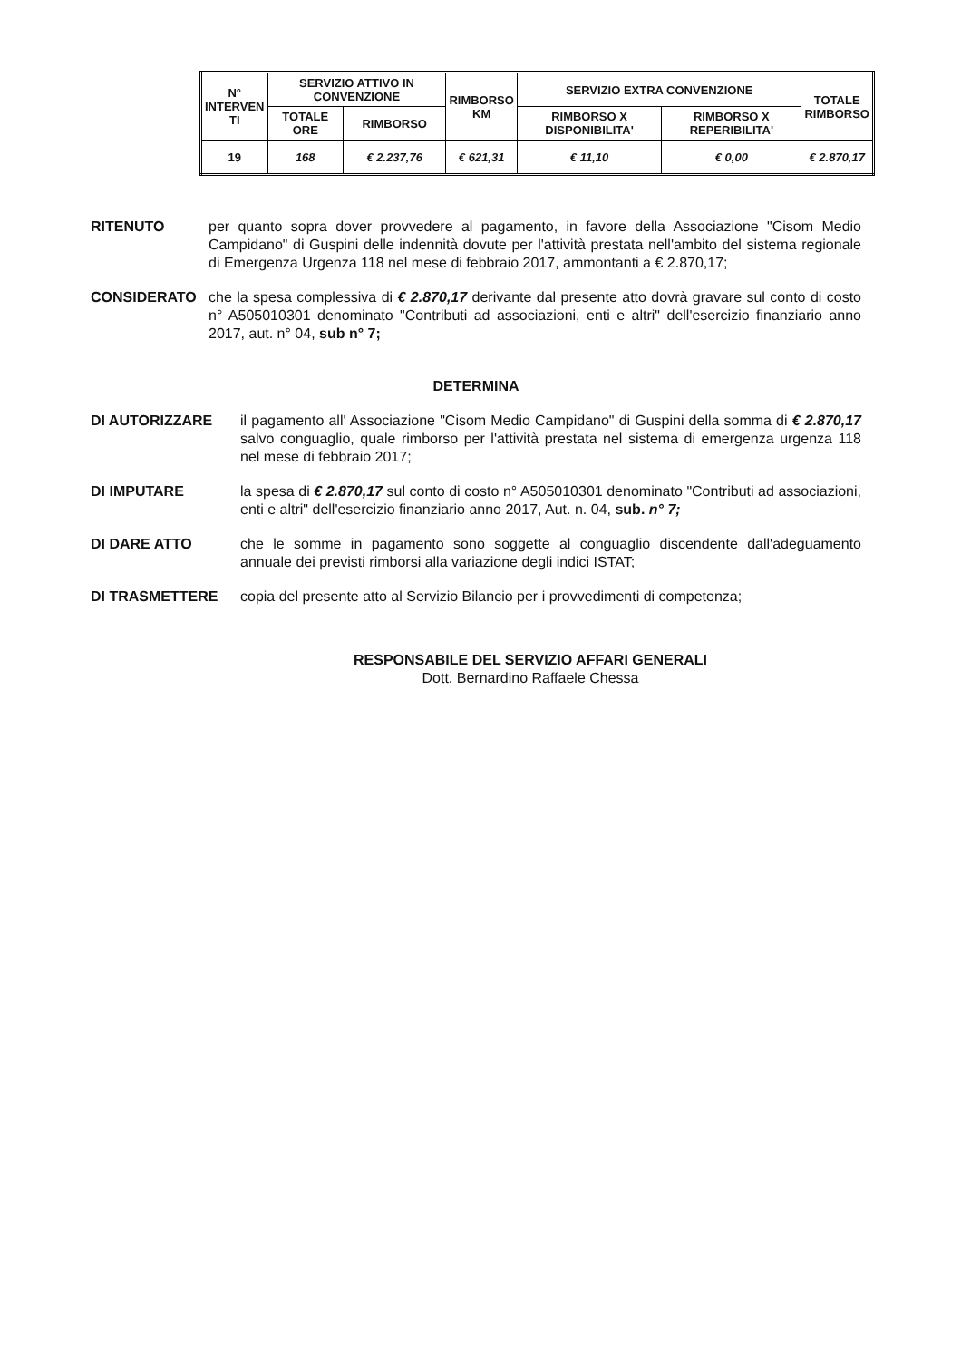| N° INTERVEN TI | SERVIZIO ATTIVO IN CONVENZIONE | | RIMBORSO KM | SERVIZIO EXTRA CONVENZIONE | | TOTALE RIMBORSO |
| --- | --- | --- | --- | --- | --- | --- |
| | TOTALE ORE | RIMBORSO | | RIMBORSO X DISPONIBILITA' | RIMBORSO X REPERIBILITA' | |
| 19 | 168 | € 2.237,76 | € 621,31 | € 11,10 | € 0,00 | € 2.870,17 |
RITENUTO per quanto sopra dover provvedere al pagamento, in favore della Associazione "Cisom Medio Campidano" di Guspini delle indennità dovute per l'attività prestata nell'ambito del sistema regionale di Emergenza Urgenza 118 nel mese di febbraio 2017, ammontanti a € 2.870,17;
CONSIDERATO che la spesa complessiva di € 2.870,17 derivante dal presente atto dovrà gravare sul conto di costo n° A505010301 denominato "Contributi ad associazioni, enti e altri" dell'esercizio finanziario anno 2017, aut. n° 04, sub n° 7;
DETERMINA
DI AUTORIZZARE il pagamento all' Associazione "Cisom Medio Campidano" di Guspini della somma di € 2.870,17 salvo conguaglio, quale rimborso per l'attività prestata nel sistema di emergenza urgenza 118 nel mese di febbraio 2017;
DI IMPUTARE la spesa di € 2.870,17 sul conto di costo n° A505010301 denominato "Contributi ad associazioni, enti e altri" dell'esercizio finanziario anno 2017, Aut. n. 04, sub. n° 7;
DI DARE ATTO che le somme in pagamento sono soggette al conguaglio discendente dall'adeguamento annuale dei previsti rimborsi alla variazione degli indici ISTAT;
DI TRASMETTERE copia del presente atto al Servizio Bilancio per i provvedimenti di competenza;
RESPONSABILE DEL SERVIZIO AFFARI GENERALI
Dott. Bernardino Raffaele Chessa